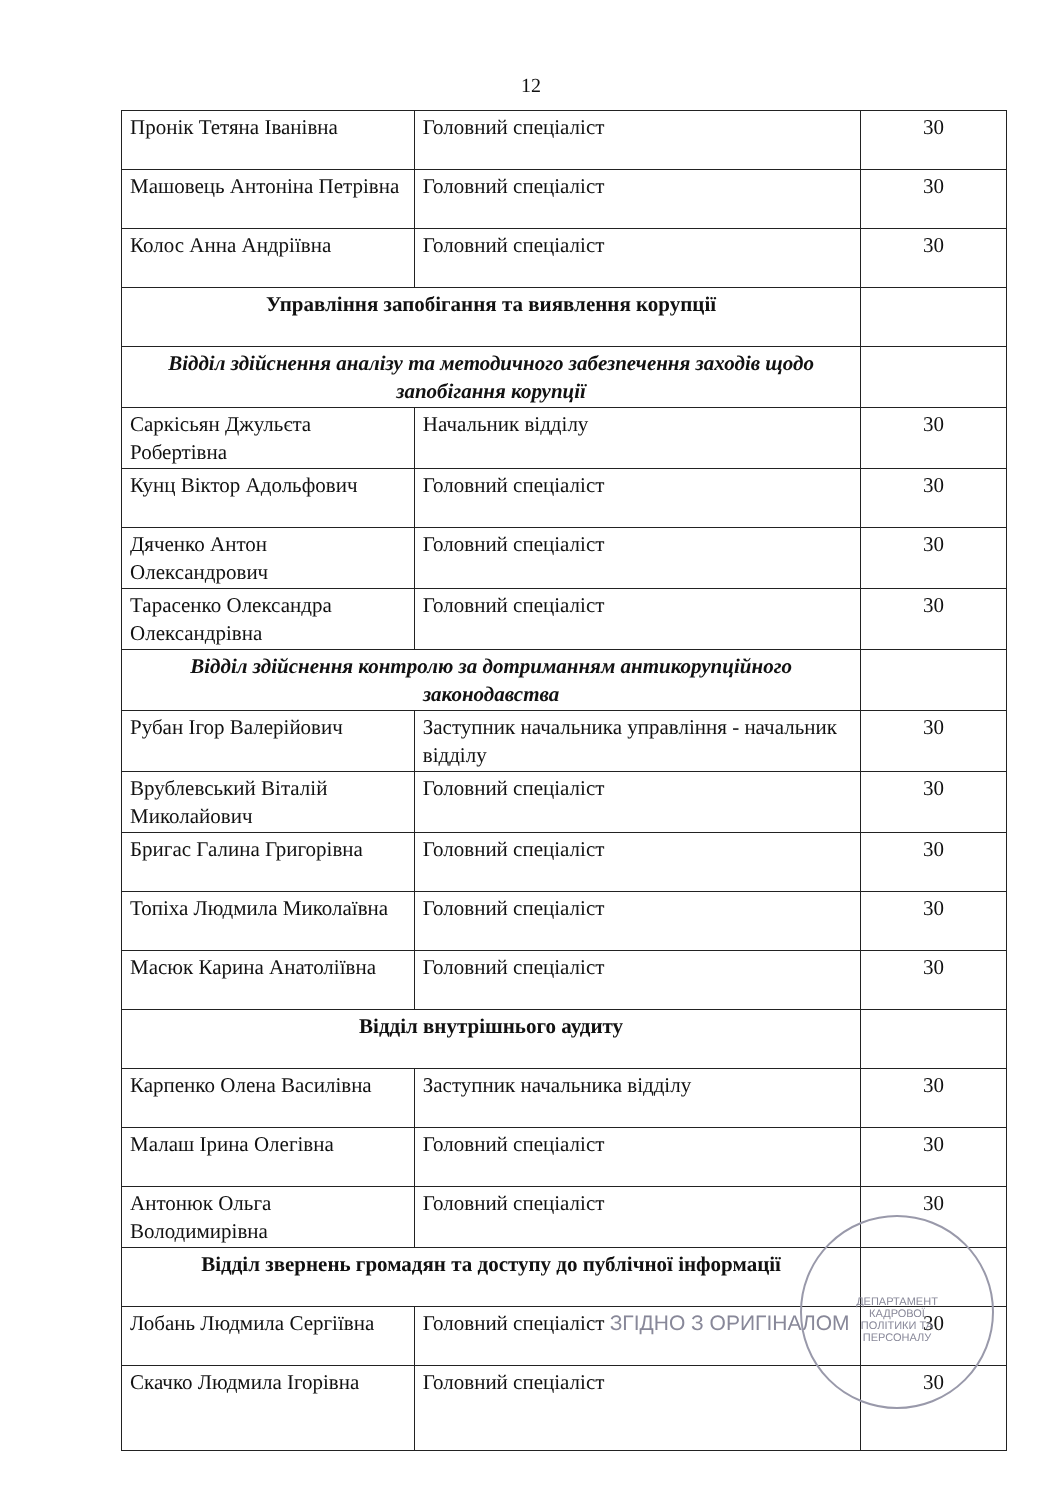12
| Пронік Тетяна Іванівна | Головний спеціаліст | 30 |
| Машовець Антоніна Петрівна | Головний спеціаліст | 30 |
| Колос Анна Андріївна | Головний спеціаліст | 30 |
| Управління запобігання та виявлення корупції | | |
| Відділ здійснення аналізу та методичного забезпечення заходів щодо запобігання корупції | | |
| Саркісьян Джульєта Робертівна | Начальник відділу | 30 |
| Кунц Віктор Адольфович | Головний спеціаліст | 30 |
| Дяченко Антон Олександрович | Головний спеціаліст | 30 |
| Тарасенко Олександра Олександрівна | Головний спеціаліст | 30 |
| Відділ здійснення контролю за дотриманням антикорупційного законодавства | | |
| Рубан Ігор Валерійович | Заступник начальника управління - начальник відділу | 30 |
| Врублевський Віталій Миколайович | Головний спеціаліст | 30 |
| Бригас Галина Григорівна | Головний спеціаліст | 30 |
| Топіха Людмила Миколаївна | Головний спеціаліст | 30 |
| Масюк Карина Анатоліївна | Головний спеціаліст | 30 |
| Відділ внутрішнього аудиту | | |
| Карпенко Олена Василівна | Заступник начальника відділу | 30 |
| Малаш Ірина Олегівна | Головний спеціаліст | 30 |
| Антонюк Ольга Володимирівна | Головний спеціаліст | 30 |
| Відділ звернень громадян та доступу до публічної інформації | | |
| Лобань Людмила Сергіївна | Головний спеціаліст ЗГІДНО З ОРИГІНАЛОМ | 30 |
| Скачко Людмила Ігорівна | Головний спеціаліст | 30 |
ДЕПАРТАМЕНТ
КАДРОВОЇ
ПОЛІТИКИ ТА
ПЕРСОНАЛУ